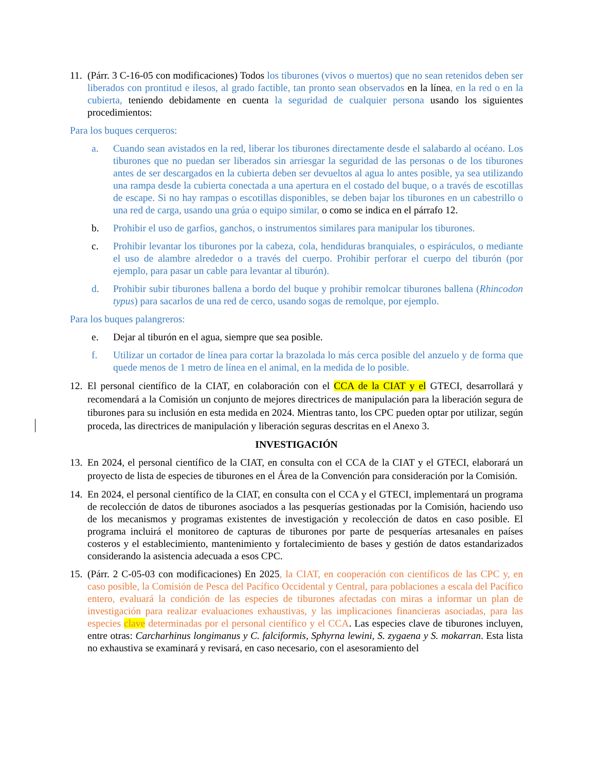11.
(Párr. 3 C-16-05 con modificaciones) Todos los tiburones (vivos o muertos) que no sean retenidos deben ser liberados con prontitud e ilesos, al grado factible, tan pronto sean observados en la línea, en la red o en la cubierta, teniendo debidamente en cuenta la seguridad de cualquier persona usando los siguientes procedimientos:
Para los buques cerqueros:
a. Cuando sean avistados en la red, liberar los tiburones directamente desde el salabardo al océano. Los tiburones que no puedan ser liberados sin arriesgar la seguridad de las personas o de los tiburones antes de ser descargados en la cubierta deben ser devueltos al agua lo antes posible, ya sea utilizando una rampa desde la cubierta conectada a una apertura en el costado del buque, o a través de escotillas de escape. Si no hay rampas o escotillas disponibles, se deben bajar los tiburones en un cabestrillo o una red de carga, usando una grúa o equipo similar, o como se indica en el párrafo 12.
b. Prohibir el uso de garfios, ganchos, o instrumentos similares para manipular los tiburones.
c. Prohibir levantar los tiburones por la cabeza, cola, hendiduras branquiales, o espiráculos, o mediante el uso de alambre alrededor o a través del cuerpo. Prohibir perforar el cuerpo del tiburón (por ejemplo, para pasar un cable para levantar al tiburón).
d. Prohibir subir tiburones ballena a bordo del buque y prohibir remolcar tiburones ballena (Rhincodon typus) para sacarlos de una red de cerco, usando sogas de remolque, por ejemplo.
Para los buques palangreros:
e. Dejar al tiburón en el agua, siempre que sea posible.
f. Utilizar un cortador de línea para cortar la brazolada lo más cerca posible del anzuelo y de forma que quede menos de 1 metro de línea en el animal, en la medida de lo posible.
12.
El personal científico de la CIAT, en colaboración con el CCA de la CIAT y el GTECI, desarrollará y recomendará a la Comisión un conjunto de mejores directrices de manipulación para la liberación segura de tiburones para su inclusión en esta medida en 2024. Mientras tanto, los CPC pueden optar por utilizar, según proceda, las directrices de manipulación y liberación seguras descritas en el Anexo 3.
INVESTIGACIÓN
13.
En 2024, el personal científico de la CIAT, en consulta con el CCA de la CIAT y el GTECI, elaborará un proyecto de lista de especies de tiburones en el Área de la Convención para consideración por la Comisión.
14.
En 2024, el personal científico de la CIAT, en consulta con el CCA y el GTECI, implementará un programa de recolección de datos de tiburones asociados a las pesquerías gestionadas por la Comisión, haciendo uso de los mecanismos y programas existentes de investigación y recolección de datos en caso posible. El programa incluirá el monitoreo de capturas de tiburones por parte de pesquerías artesanales en países costeros y el establecimiento, mantenimiento y fortalecimiento de bases y gestión de datos estandarizados considerando la asistencia adecuada a esos CPC.
15.
(Párr. 2 C-05-03 con modificaciones) En 2025, la CIAT, en cooperación con científicos de las CPC y, en caso posible, la Comisión de Pesca del Pacífico Occidental y Central, para poblaciones a escala del Pacífico entero, evaluará la condición de las especies de tiburones afectadas con miras a informar un plan de investigación para realizar evaluaciones exhaustivas, y las implicaciones financieras asociadas, para las especies clave determinadas por el personal científico y el CCA. Las especies clave de tiburones incluyen, entre otras: Carcharhinus longimanus y C. falciformis, Sphyrna lewini, S. zygaena y S. mokarran. Esta lista no exhaustiva se examinará y revisará, en caso necesario, con el asesoramiento del